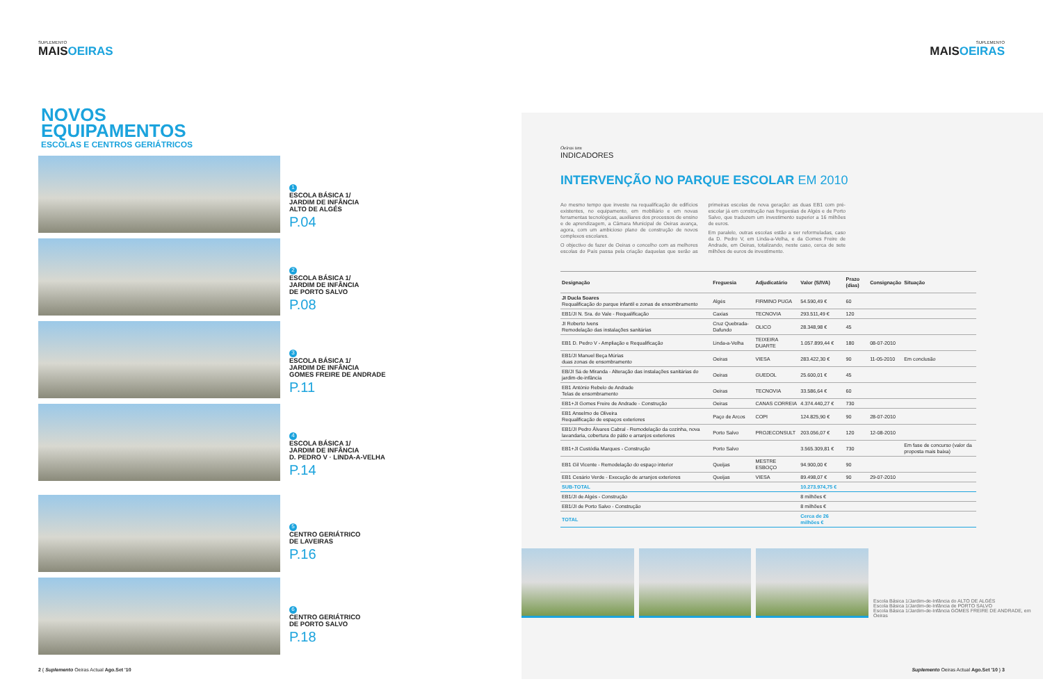SUPLEMENTO
MAISOEIRAS
NOVOS
EQUIPAMENTOS
ESCOLAS E CENTROS GERIÁTRICOS
1
ESCOLA BÁSICA 1/
JARDIM DE INFÂNCIA
ALTO DE ALGÉS
P.04
2
ESCOLA BÁSICA 1/
JARDIM DE INFÂNCIA
DE PORTO SALVO
P.08
3
ESCOLA BÁSICA 1/
JARDIM DE INFÂNCIA
GOMES FREIRE DE ANDRADE
P.11
4
ESCOLA BÁSICA 1/
JARDIM DE INFÂNCIA
D. PEDRO V · LINDA-A-VELHA
P.14
5
CENTRO GERIÁTRICO
DE LAVEIRAS
P.16
6
CENTRO GERIÁTRICO
DE PORTO SALVO
P.18
SUPLEMENTO
MAISOEIRAS
Oeiras tem
INDICADORES
INTERVENÇÃO NO PARQUE ESCOLAR EM 2010
Ao mesmo tempo que investe na requalificação de edifícios existentes, no equipamento, em mobiliário e em novas ferramentas tecnológicas, auxiliares dos processos de ensino e de aprendizagem, a Câmara Municipal de Oeiras avança, agora, com um ambicioso plano de construção de novos complexos escolares.
O objectivo de fazer de Oeiras o concelho com as melhores escolas do País passa pela criação daquelas que serão as primeiras escolas de nova geração: as duas EB1 com pré-escolar já em construção nas freguesias de Algés e de Porto Salvo, que traduzem um investimento superior a 16 milhões de euros.
Em paralelo, outras escolas estão a ser reformuladas, caso da D. Pedro V, em Linda-a-Velha, e da Gomes Freire de Andrade, em Oeiras, totalizando, neste caso, cerca de sete milhões de euros de investimento.
| Designação | Freguesia | Adjudicatário | Valor (S/IVA) | Prazo (dias) | Consignação | Situação |
| --- | --- | --- | --- | --- | --- | --- |
| JI Ducla Soares Requalificação do parque infantil e zonas de ensombramento | Algés | FIRMINO PUGA | 54.590,49 € | 60 | | |
| EB1/JI N. Sra. do Vale - Requalificação | Caxias | TECNOVIA | 293.511,49 € | 120 | | |
| JI Roberto Ivens Remodelação das instalações sanitárias | Cruz Quebrada-Dafundo | OLICO | 28.348,98 € | 45 | | |
| EB1 D. Pedro V - Ampliação e Requalificação | Linda-a-Velha | TEIXEIRA DUARTE | 1.057.899,44 € | 180 | 08-07-2010 | |
| EB1/JI Manuel Beça Múrias duas zonas de ensombramento | Oeiras | VIESA | 283.422,30 € | 90 | 11-05-2010 | Em conclusão |
| EB/JI Sá de Miranda - Alteração das instalações sanitárias do jardim-de-infância | Oeiras | GUEDOL | 25.600,01 € | 45 | | |
| EB1 António Rebelo de Andrade Telas de ensombramento | Oeiras | TECNOVIA | 33.586,64 € | 60 | | |
| EB1+JI Gomes Freire de Andrade - Construção | Oeiras | CANAS CORREIA | 4.374.440,27 € | 730 | | |
| EB1 Anselmo de Oliveira Requalificação de espaços exteriores | Paço de Arcos | COPI | 124.825,90 € | 90 | 28-07-2010 | |
| EB1/JI Pedro Álvares Cabral - Remodelação da cozinha, nova lavandaria, cobertura do pátio e arranjos exteriores | Porto Salvo | PROJECONSULT | 203.056,07 € | 120 | 12-08-2010 | |
| EB1+JI Custódia Marques - Construção | Porto Salvo | | 3.565.309,81 € | 730 | | Em fase de concurso (valor da proposta mais baixa) |
| EB1 Gil Vicente - Remodelação do espaço interior | Queijas | MESTRE ESBOÇO | 94.900,00 € | 90 | | |
| EB1 Cesário Verde - Execução de arranjos exteriores | Queijas | VIESA | 89.498,07 € | 90 | 29-07-2010 | |
| SUB-TOTAL | | | 10.273.974,75 € | | | |
| EB1/JI de Algés - Construção | | | 8 milhões € | | | |
| EB1/JI de Porto Salvo - Construção | | | 8 milhões € | | | |
| TOTAL | | | Cerca de 26 milhões € | | | |
Escola Básica 1/Jardim-de-Infância do ALTO DE ALGÉS
Escola Básica 1/Jardim-de-Infância de PORTO SALVO
Escola Básica 1/Jardim-de-Infância GOMES FREIRE DE ANDRADE, em Oeiras
2 { Suplemento Oeiras Actual Ago.Set '10
Suplemento Oeiras Actual Ago.Set '10 } 3